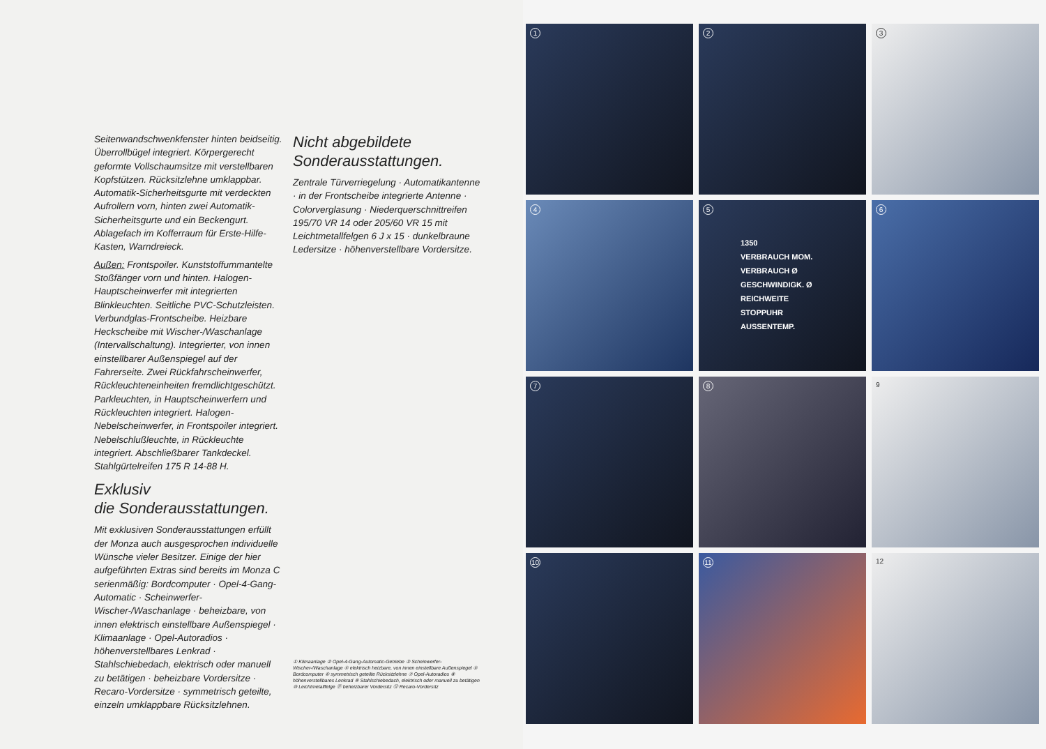Seitenwandschwenkfenster hinten beidseitig. Überrollbügel integriert. Körpergerecht geformte Vollschaumsitze mit verstellbaren Kopfstützen. Rücksitzlehne umklappbar. Automatik-Sicherheitsgurte mit verdeckten Aufrollern vorn, hinten zwei Automatik-Sicherheitsgurte und ein Beckengurt. Ablagefach im Kofferraum für Erste-Hilfe-Kasten, Warndreieck.
Außen: Frontspoiler. Kunststoffummantelte Stoßfänger vorn und hinten. Halogen-Hauptscheinwerfer mit integrierten Blinkleuchten. Seitliche PVC-Schutzleisten. Verbundglas-Frontscheibe. Heizbare Heckscheibe mit Wischer-/Waschanlage (Intervallschaltung). Integrierter, von innen einstellbarer Außenspiegel auf der Fahrerseite. Zwei Rückfahrscheinwerfer, Rückleuchteneinheiten fremdlichtgeschützt. Parkleuchten, in Hauptscheinwerfern und Rückleuchten integriert. Halogen-Nebelscheinwerfer, in Frontspoiler integriert. Nebelschlußleuchte, in Rückleuchte integriert. Abschließbarer Tankdeckel. Stahlgürtelreifen 175 R 14-88 H.
Exklusiv
die Sonderausstattungen.
Mit exklusiven Sonderausstattungen erfüllt der Monza auch ausgesprochen individuelle Wünsche vieler Besitzer. Einige der hier aufgeführten Extras sind bereits im Monza C serienmäßig: Bordcomputer · Opel-4-Gang-Automatic · Scheinwerfer-Wischer-/Waschanlage · beheizbare, von innen elektrisch einstellbare Außenspiegel · Klimaanlage · Opel-Autoradios · höhenverstellbares Lenkrad · Stahlschiebedach, elektrisch oder manuell zu betätigen · beheizbare Vordersitze · Recaro-Vordersitze · symmetrisch geteilte, einzeln umklappbare Rücksitzlehnen.
Nicht abgebildete Sonderausstattungen.
Zentrale Türverriegelung · Automatikantenne · in der Frontscheibe integrierte Antenne · Colorverglasung · Niederquerschnittreifen 195/70 VR 14 oder 205/60 VR 15 mit Leichtmetallfelgen 6 J x 15 · dunkelbraune Ledersitze · höhenverstellbare Vordersitze.
① Klimaanlage ② Opel-4-Gang-Automatic-Getriebe ③ Scheinwerfer-Wischer-/Waschanlage ④ elektrisch heizbare, von innen einstellbare Außenspiegel ⑤ Bordcomputer ⑥ symmetrisch geteilte Rücksitzlehne ⑦ Opel-Autoradios ⑧ höhenverstellbares Lenkrad ⑨ Stahlschiebedach, elektrisch oder manuell zu betätigen ⑩ Leichtmetallfelge ⑪ beheizbarer Vordersitz ⑫ Recaro-Vordersitz
1
2
3
4
5
1350
VERBRAUCH MOM.
VERBRAUCH Ø
GESCHWINDIGK. Ø
REICHWEITE
STOPPUHR
AUSSENTEMP.
6
7
8
9
10
11
12